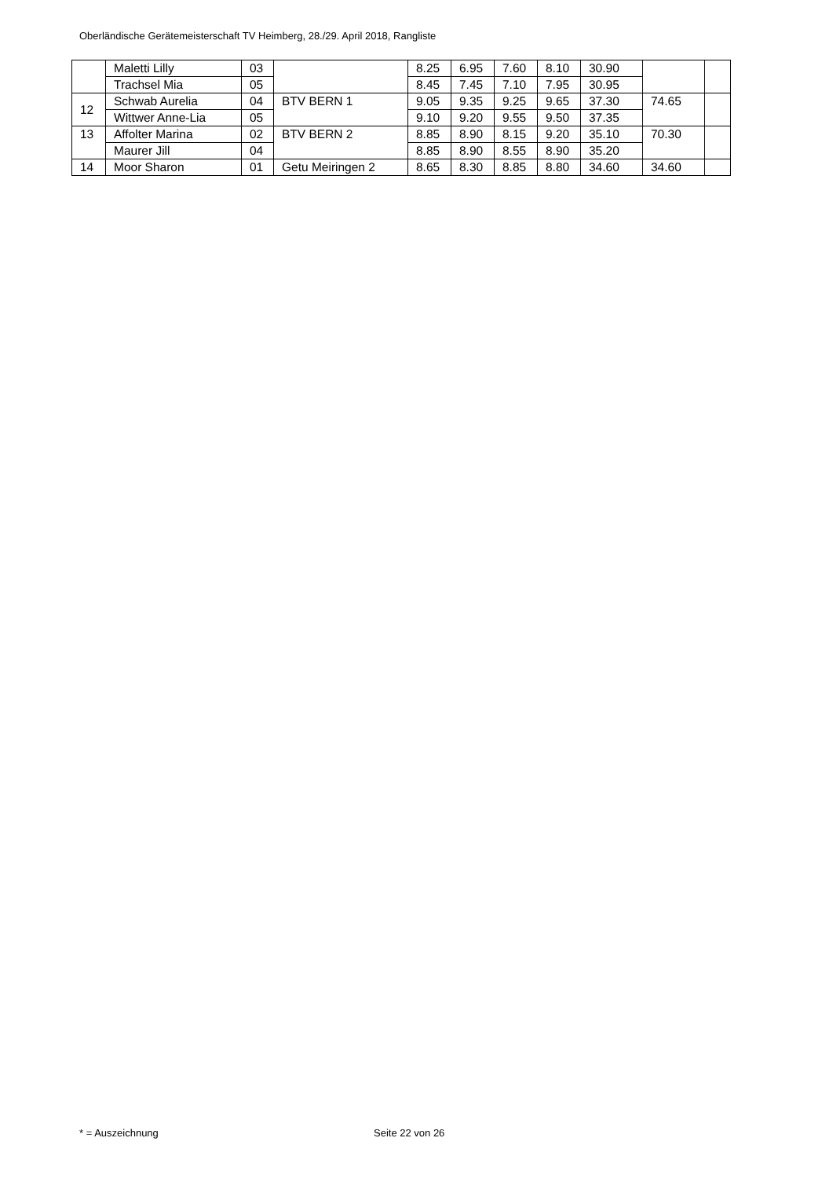Oberländische Gerätemeisterschaft TV Heimberg, 28./29. April 2018, Rangliste
| | Maletti Lilly | 03 | | 8.25 | 6.95 | 7.60 | 8.10 | 30.90 | | |
| | Trachsel Mia | 05 | | 8.45 | 7.45 | 7.10 | 7.95 | 30.95 | | |
| 12 | Schwab Aurelia | 04 | BTV BERN 1 | 9.05 | 9.35 | 9.25 | 9.65 | 37.30 | 74.65 | |
| | Wittwer Anne-Lia | 05 | | 9.10 | 9.20 | 9.55 | 9.50 | 37.35 | | |
| 13 | Affolter Marina | 02 | BTV BERN 2 | 8.85 | 8.90 | 8.15 | 9.20 | 35.10 | 70.30 | |
| | Maurer Jill | 04 | | 8.85 | 8.90 | 8.55 | 8.90 | 35.20 | | |
| 14 | Moor Sharon | 01 | Getu Meiringen 2 | 8.65 | 8.30 | 8.85 | 8.80 | 34.60 | 34.60 | |
* = Auszeichnung Seite 22 von 26